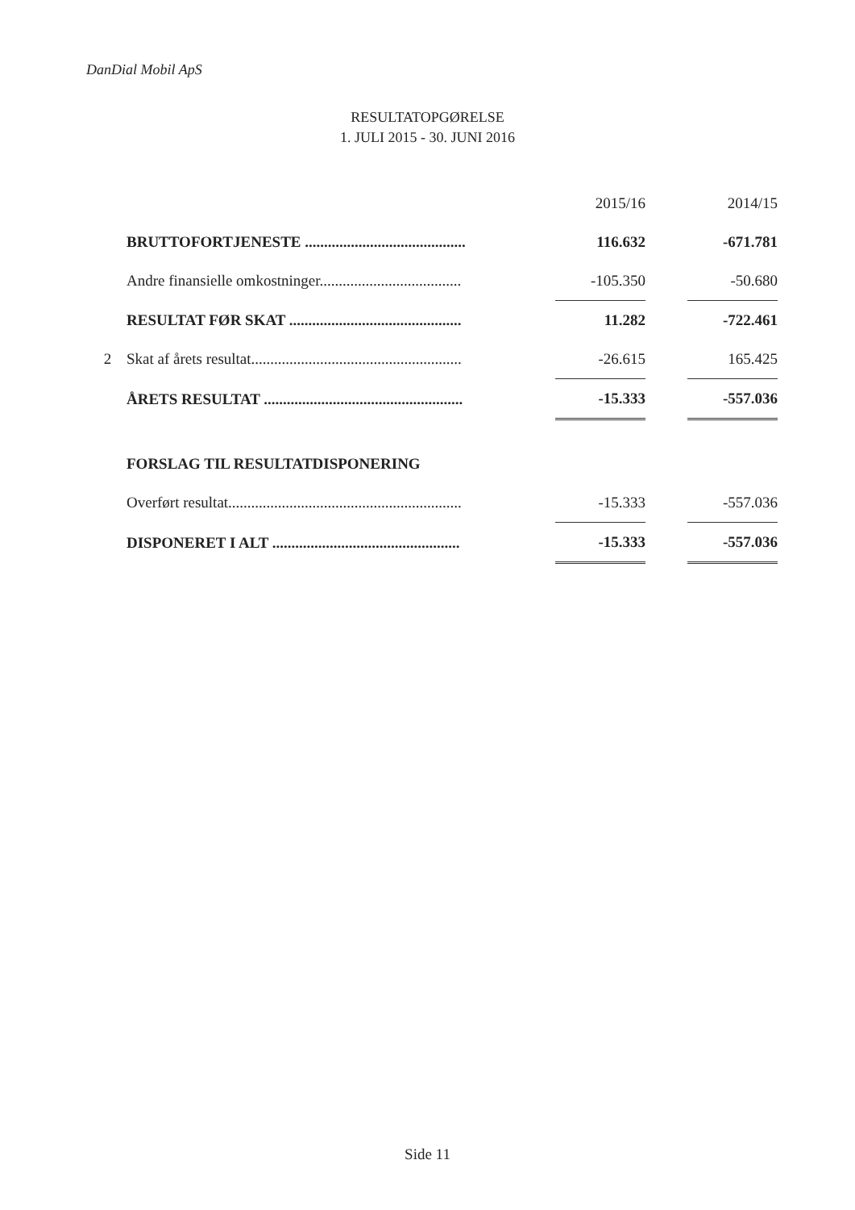DanDial Mobil ApS
RESULTATOPGØRELSE
1. JULI 2015 - 30. JUNI 2016
| | | | 2015/16 | | 2014/15 |
| --- | --- | --- | --- | --- | --- |
| | BRUTTOFORTJENESTE .......................................... | | 116.632 | | -671.781 |
| | Andre finansielle omkostninger..................................... | | -105.350 | | -50.680 |
| | RESULTAT FØR SKAT ............................................. | | 11.282 | | -722.461 |
| 2 | Skat af årets resultat....................................................... | | -26.615 | | 165.425 |
| | ÅRETS RESULTAT .................................................... | | -15.333 | | -557.036 |
| | FORSLAG TIL RESULTATDISPONERING | | | | |
| | Overført resultat............................................................. | | -15.333 | | -557.036 |
| | DISPONERET I ALT ................................................. | | -15.333 | | -557.036 |
Side 11